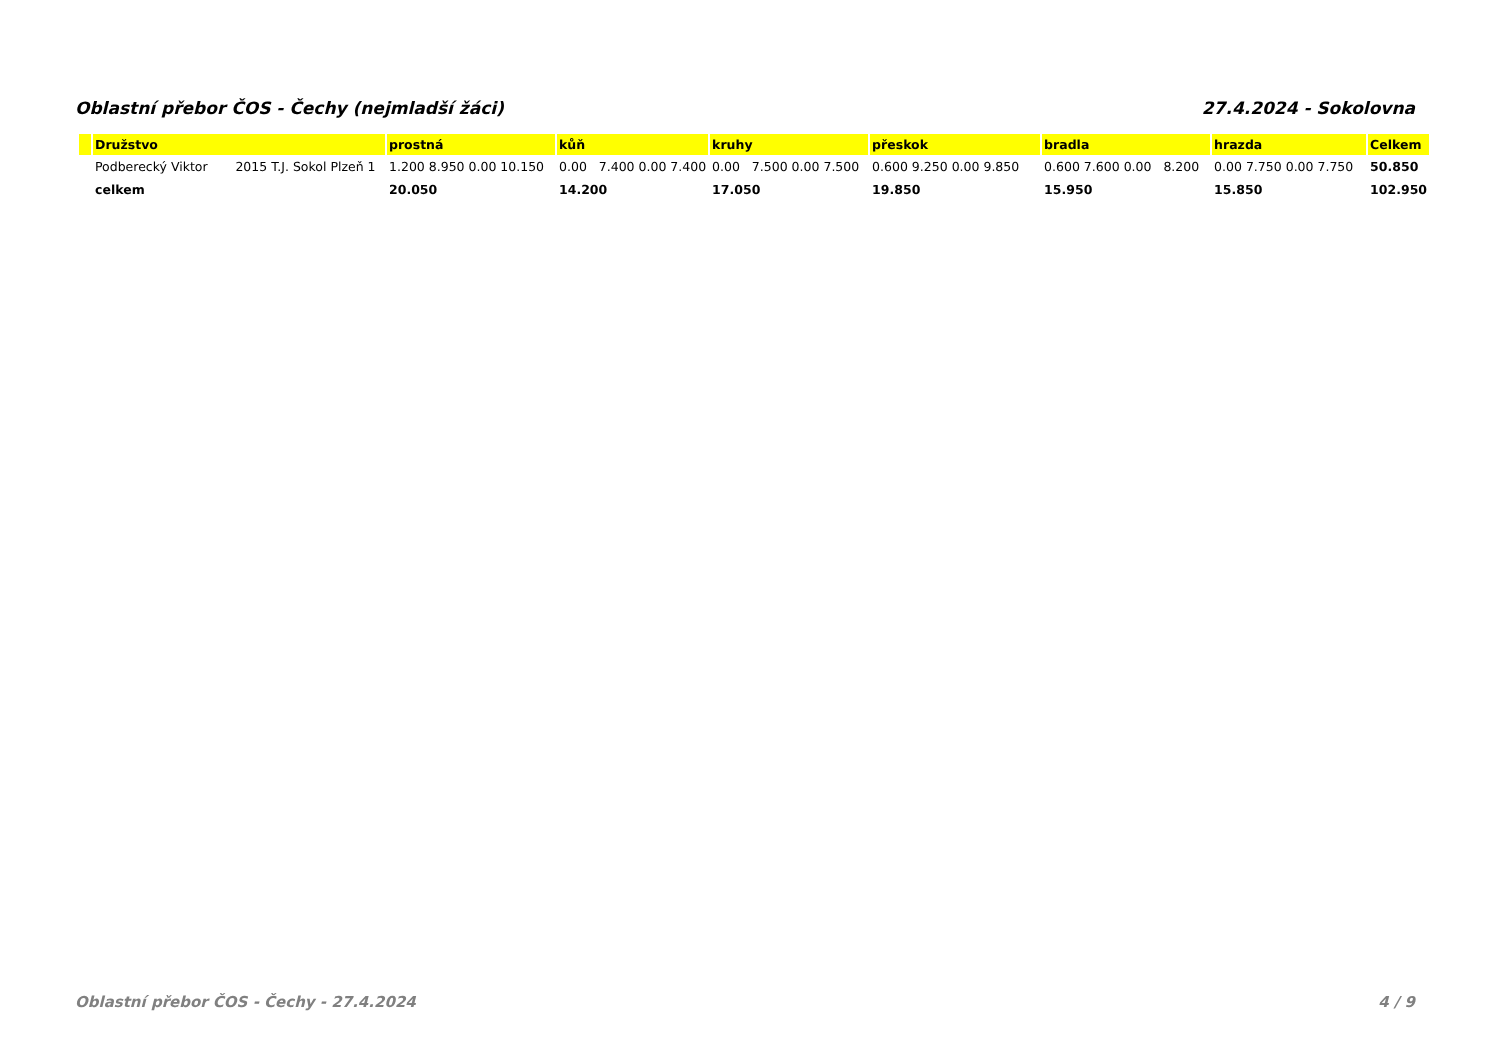Oblastní přebor ČOS - Čechy (nejmladší žáci) 27.4.2024 - Sokolovna
| | Družstvo | prostná | kůň | kruhy | přeskok | bradla | hrazda | Celkem |
| --- | --- | --- | --- | --- | --- | --- | --- | --- |
| | Podberecký Viktor 2015 T.J. Sokol Plzeň 1 | 1.200 8.950 0.00 10.150 | 0.00 7.400 0.00 7.400 | 0.00 7.500 0.00 7.500 | 0.600 9.250 0.00 9.850 | 0.600 7.600 0.00 8.200 | 0.00 7.750 0.00 7.750 | 50.850 |
| | celkem | 20.050 | 14.200 | 17.050 | 19.850 | 15.950 | 15.850 | 102.950 |
Oblastní přebor ČOS - Čechy - 27.4.2024 4 / 9